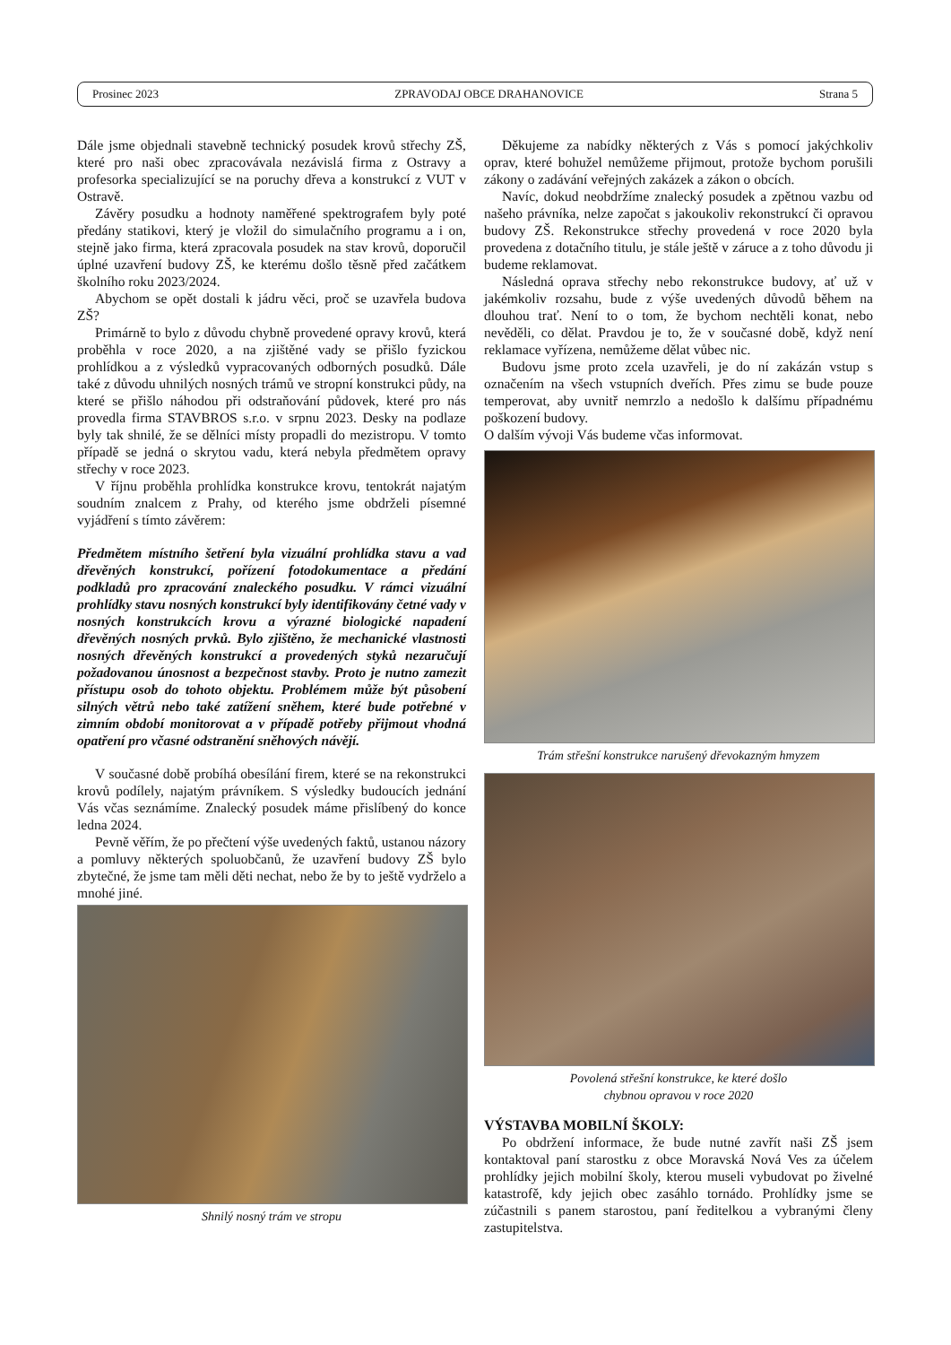Prosinec 2023 ZPRAVODAJ OBCE DRAHANOVICE Strana 5
Dále jsme objednali stavebně technický posudek krovů střechy ZŠ, které pro naši obec zpracovávala nezávislá firma z Ostravy a profesorka specializující se na poruchy dřeva a konstrukcí z VUT v Ostravě.
Závěry posudku a hodnoty naměřené spektrografem byly poté předány statikovi, který je vložil do simulačního programu a i on, stejně jako firma, která zpracovala posudek na stav krovů, doporučil úplné uzavření budovy ZŠ, ke kterému došlo těsně před začátkem školního roku 2023/2024.
Abychom se opět dostali k jádru věci, proč se uzavřela budova ZŠ?
Primárně to bylo z důvodu chybně provedené opravy krovů, která proběhla v roce 2020, a na zjištěné vady se přišlo fyzickou prohlídkou a z výsledků vypracovaných odborných posudků. Dále také z důvodu uhnilých nosných trámů ve stropní konstrukci půdy, na které se přišlo náhodou při odstraňování půdovek, které pro nás provedla firma STAVBROS s.r.o. v srpnu 2023. Desky na podlaze byly tak shnilé, že se dělníci místy propadli do mezistropu. V tomto případě se jedná o skrytou vadu, která nebyla předmětem opravy střechy v roce 2023.
V říjnu proběhla prohlídka konstrukce krovu, tentokrát najatým soudním znalcem z Prahy, od kterého jsme obdrželi písemné vyjádření s tímto závěrem:
Předmětem místního šetření byla vizuální prohlídka stavu a vad dřevěných konstrukcí, pořízení fotodokumentace a předání podkladů pro zpracování znaleckého posudku. V rámci vizuální prohlídky stavu nosných konstrukcí byly identifikovány četné vady v nosných konstrukcích krovu a výrazné biologické napadení dřevěných nosných prvků. Bylo zjištěno, že mechanické vlastnosti nosných dřevěných konstrukcí a provedených styků nezaručují požadovanou únosnost a bezpečnost stavby. Proto je nutno zamezit přístupu osob do tohoto objektu. Problémem může být působení silných větrů nebo také zatížení sněhem, které bude potřebné v zimním období monitorovat a v případě potřeby přijmout vhodná opatření pro včasné odstranění sněhových návějí.
V současné době probíhá obesílání firem, které se na rekonstrukci krovů podílely, najatým právníkem. S výsledky budoucích jednání Vás včas seznámíme. Znalecký posudek máme přislíbený do konce ledna 2024.
Pevně věřím, že po přečtení výše uvedených faktů, ustanou názory a pomluvy některých spoluobčanů, že uzavření budovy ZŠ bylo zbytečné, že jsme tam měli děti nechat, nebo že by to ještě vydrželo a mnohé jiné.
Shnilý nosný trám ve stropu
Děkujeme za nabídky některých z Vás s pomocí jakýchkoliv oprav, které bohužel nemůžeme přijmout, protože bychom porušili zákony o zadávání veřejných zakázek a zákon o obcích.
Navíc, dokud neobdržíme znalecký posudek a zpětnou vazbu od našeho právníka, nelze započat s jakoukoliv rekonstrukcí či opravou budovy ZŠ. Rekonstrukce střechy provedená v roce 2020 byla provedena z dotačního titulu, je stále ještě v záruce a z toho důvodu ji budeme reklamovat.
Následná oprava střechy nebo rekonstrukce budovy, ať už v jakémkoliv rozsahu, bude z výše uvedených důvodů během na dlouhou trať. Není to o tom, že bychom nechtěli konat, nebo nevěděli, co dělat. Pravdou je to, že v současné době, když není reklamace vyřízena, nemůžeme dělat vůbec nic.
Budovu jsme proto zcela uzavřeli, je do ní zakázán vstup s označením na všech vstupních dveřích. Přes zimu se bude pouze temperovat, aby uvnitř nemrzlo a nedošlo k dalšímu případnému poškození budovy.
O dalším vývoji Vás budeme včas informovat.
Trám střešní konstrukce narušený dřevokazným hmyzem
Povolená střešní konstrukce, ke které došlo
chybnou opravou v roce 2020
VÝSTAVBA MOBILNÍ ŠKOLY:
Po obdržení informace, že bude nutné zavřít naši ZŠ jsem kontaktoval paní starostku z obce Moravská Nová Ves za účelem prohlídky jejich mobilní školy, kterou museli vybudovat po živelné katastrofě, kdy jejich obec zasáhlo tornádo. Prohlídky jsme se zúčastnili s panem starostou, paní ředitelkou a vybranými členy zastupitelstva.